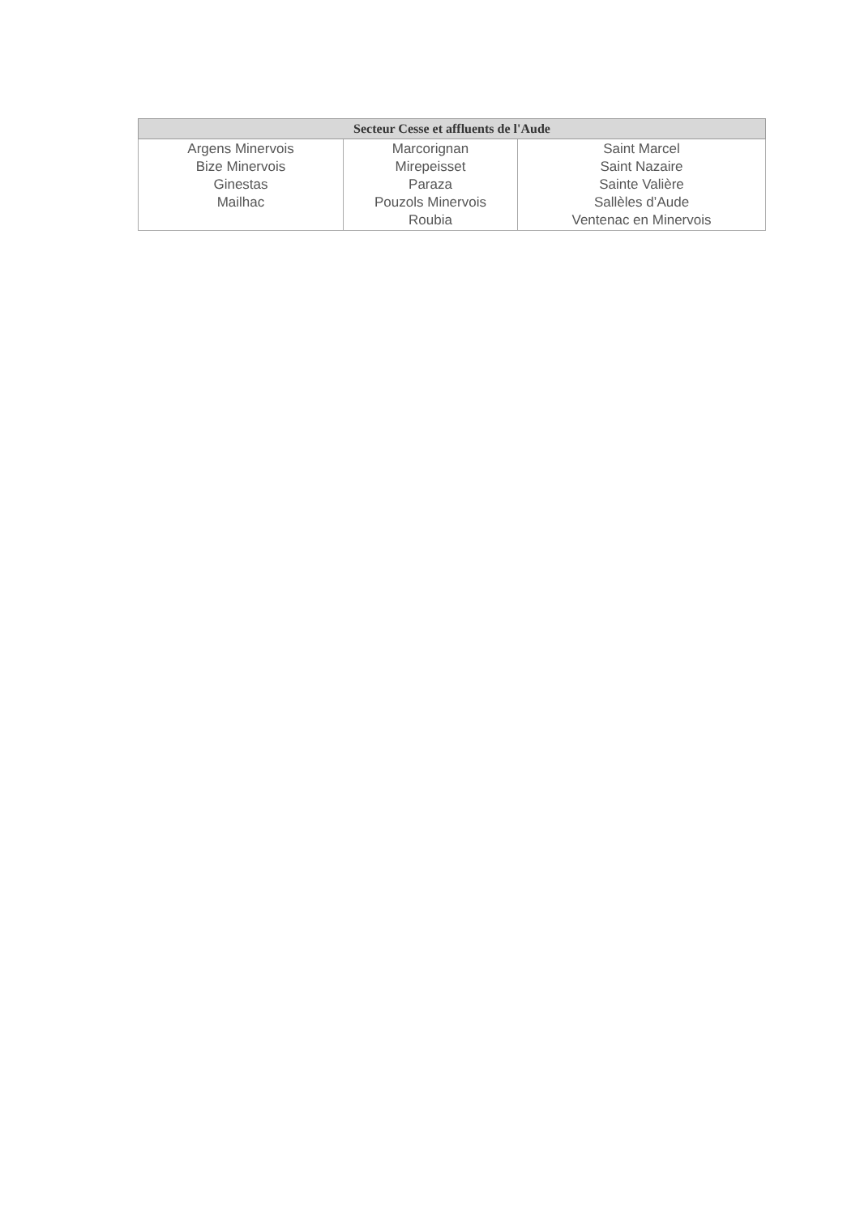| Secteur Cesse et affluents de l'Aude | | |
| --- | --- | --- |
| Argens Minervois Bize Minervois Ginestas Mailhac | Marcorignan Mirepeisset Paraza Pouzols Minervois Roubia | Saint Marcel Saint Nazaire Sainte Valière Sallèles d’Aude Ventenac en Minervois |